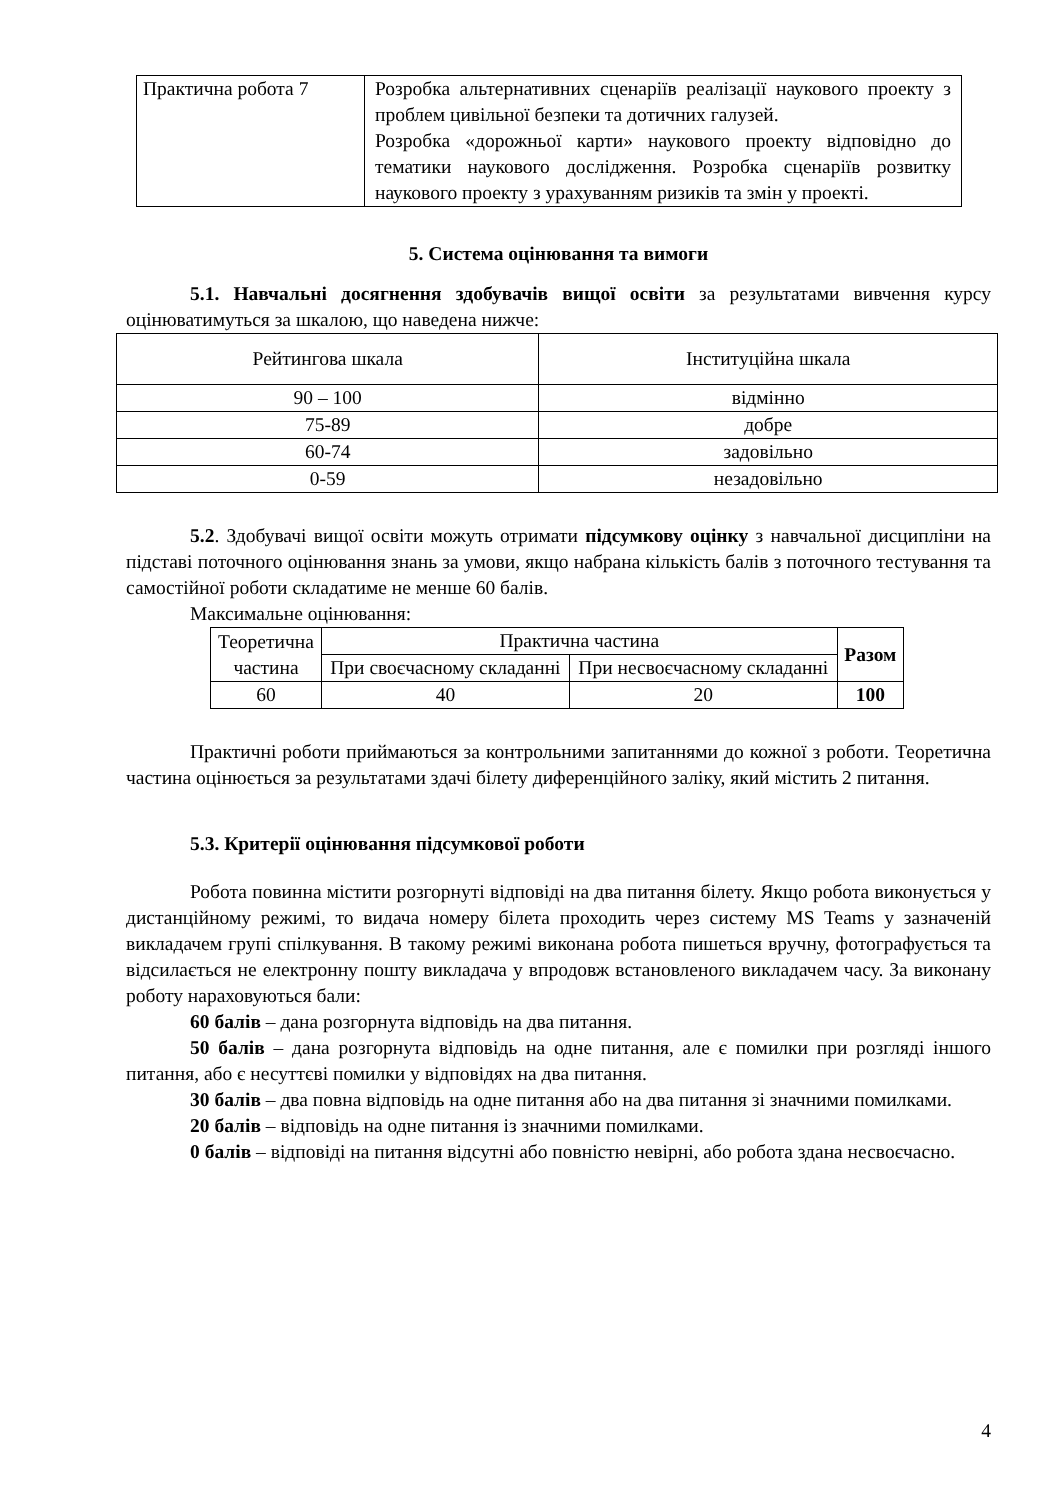| Практична робота 7 | Розробка альтернативних сценаріїв реалізації наукового проекту з проблем цивільної безпеки та дотичних галузей. Розробка «дорожньої карти» наукового проекту відповідно до тематики наукового дослідження. Розробка сценаріїв розвитку наукового проекту з урахуванням ризиків та змін у проекті. |
5. Система оцінювання та вимоги
5.1. Навчальні досягнення здобувачів вищої освіти за результатами вивчення курсу оцінюватимуться за шкалою, що наведена нижче:
| Рейтингова шкала | Інституційна шкала |
| 90 – 100 | відмінно |
| 75-89 | добре |
| 60-74 | задовільно |
| 0-59 | незадовільно |
5.2. Здобувачі вищої освіти можуть отримати підсумкову оцінку з навчальної дисципліни на підставі поточного оцінювання знань за умови, якщо набрана кількість балів з поточного тестування та самостійної роботи складатиме не менше 60 балів.
Максимальне оцінювання:
| Теоретична частина | Практична частина | | Разом |
| | При своєчасному складанні | При несвоєчасному складанні | |
| 60 | 40 | 20 | 100 |
Практичні роботи приймаються за контрольними запитаннями до кожної з роботи. Теоретична частина оцінюється за результатами здачі білету диференційного заліку, який містить 2 питання.
5.3. Критерії оцінювання підсумкової роботи
Робота повинна містити розгорнуті відповіді на два питання білету. Якщо робота виконується у дистанційному режимі, то видача номеру білета проходить через систему MS Teams у зазначеній викладачем групі спілкування. В такому режимі виконана робота пишеться вручну, фотографується та відсилається не електронну пошту викладача у впродовж встановленого викладачем часу. За виконану роботу нараховуються бали:
60 балів – дана розгорнута відповідь на два питання.
50 балів – дана розгорнута відповідь на одне питання, але є помилки при розгляді іншого питання, або є несуттєві помилки у відповідях на два питання.
30 балів – два повна відповідь на одне питання або на два питання зі значними помилками.
20 балів – відповідь на одне питання із значними помилками.
0 балів – відповіді на питання відсутні або повністю невірні, або робота здана несвоєчасно.
4